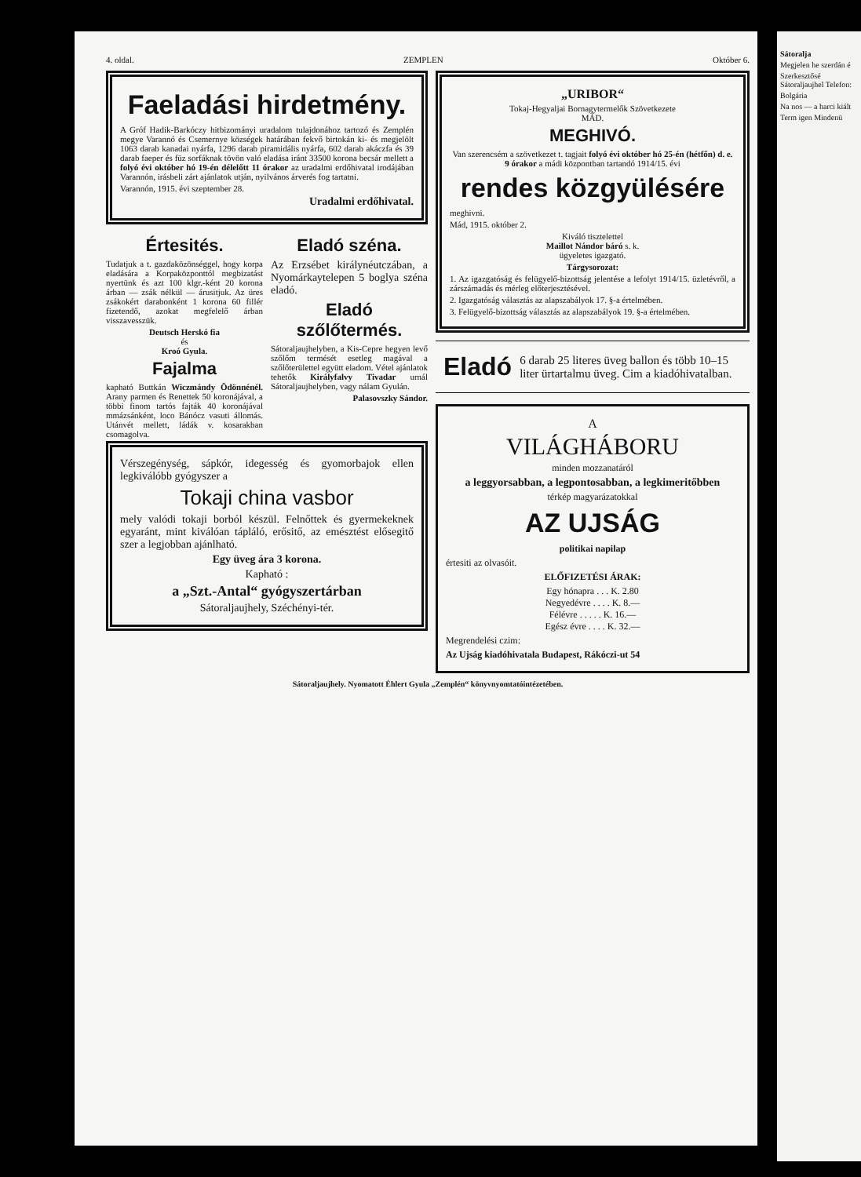4. oldal. ZEMPLEN Október 6.
Faeladási hirdetmény.
A Gróf Hadik-Barkóczy hitbizományi uradalom tulajdonához tartozó és Zemplén megye Varannó és Csemernye községek határában fekvő birtokán ki- és megjelölt 1063 darab kanadai nyárfa, 1296 darab piramidális nyárfa, 602 darab akáczfa és 39 darab faeper és füz sorfáknak tövön való eladása iránt 33500 korona becsár mellett a folyó évi október hó 19-én délelőtt 11 órakor az uradalmi erdőhivatal irodájában Varannón, irásbeli zárt ajánlatok utján, nyilvános árverés fog tartatni.
Varannón, 1915. évi szeptember 28.
Uradalmi erdőhivatal.
Értesités.
Tudatjuk a t. gazdaközönséggel, hogy korpa eladására a Korpaközponttól megbizatást nyertünk és azt 100 klgr.-ként 20 korona árban — zsák nélkül — árusitjuk. Az üres zsákokért darabonként 1 korona 60 fillér fizetendő, azokat megfelelő árban visszavesszük.
Deutsch Herskó fia
és
Kroó Gyula.
Fajalma
kapható Buttkán Wiczmándy Ödönnénél. Arany parmen és Renettek 50 koronájával, a többi finom tartós fajták 40 koronájával mmázsánként, loco Bánócz vasuti állomás. Utánvét mellett, ládák v. kosarakban csomagolva.
Eladó széna.
Az Erzsébet királynéutczában, a Nyomárkaytelepen 5 boglya széna eladó.
Eladó szőlőtermés.
Sátoraljaujhelyben, a Kis-Cepre hegyen levő szőlőm termését esetleg magával a szőlőterülettel együtt eladom. Vétel ajánlatok tehetők Királyfalvy Tivadar urnál Sátoraljaujhelyben, vagy nálam Gyulán.
Palasovszky Sándor.
Vérszegénység, sápkór, idegesség és gyomorbajok ellen legkiválóbb gyógyszer a
Tokaji china vasbor
mely valódi tokaji borból készül. Felnőttek és gyermekeknek egyaránt, mint kiválóan tápláló, erősitő, az emésztést elősegitő szer a legjobban ajánlható.
Egy üveg ára 3 korona.
Kapható :
a „Szt.-Antal“ gyógyszertárban
Sátoraljaujhely, Széchényi-tér.
„URIBOR“
Tokaj-Hegyaljai Bornagytermelők Szövetkezete
MÁD.
MEGHIVÓ.
Van szerencsém a szövetkezet t. tagjait folyó évi október hó 25-én (hétfőn) d. e. 9 órakor a mádi központban tartandó 1914/15. évi
rendes közgyülésére
meghivni.
Mád, 1915. október 2.
Kiváló tisztelettel
Maillot Nándor báró s. k.
ügyeletes igazgató.
Tárgysorozat:
1. Az igazgatóság és felügyelő-bizottság jelentése a lefolyt 1914/15. üzletévről, a zárszámadás és mérleg előterjesztésével.
2. Igazgatóság választás az alapszabályok 17. §-a értelmében.
3. Felügyelő-bizottság választás az alapszabályok 19. §-a értelmében.
Eladó
6 darab 25 literes üveg ballon és több 10–15 liter ürtartalmu üveg. Cim a kiadóhivatalban.
A
VILÁGHÁBORU
minden mozzanatáról
a leggyorsabban, a legpontosabban, a legkimeritőbben
térkép magyarázatokkal
AZ UJSÁG
politikai napilap
értesiti az olvasóit.
ELŐFIZETÉSI ÁRAK:
Egy hónapra . . . K. 2.80
Negyedévre . . . . K. 8.—
Félévre . . . . . K. 16.—
Egész évre . . . . K. 32.—
Megrendelési czim:
Az Ujság kiadóhivatala Budapest, Rákóczi-ut 54
Sátoraljaujhely. Nyomatott Éhlert Gyula „Zemplén“ könyvnyomtatóintézetében.
Sátoralja
Megjelen he szerdán é
Szerkesztősé Sátoraljaujhel Telefon:
Bolgária
Na nos — a harci kiált
Term igen Mindenü